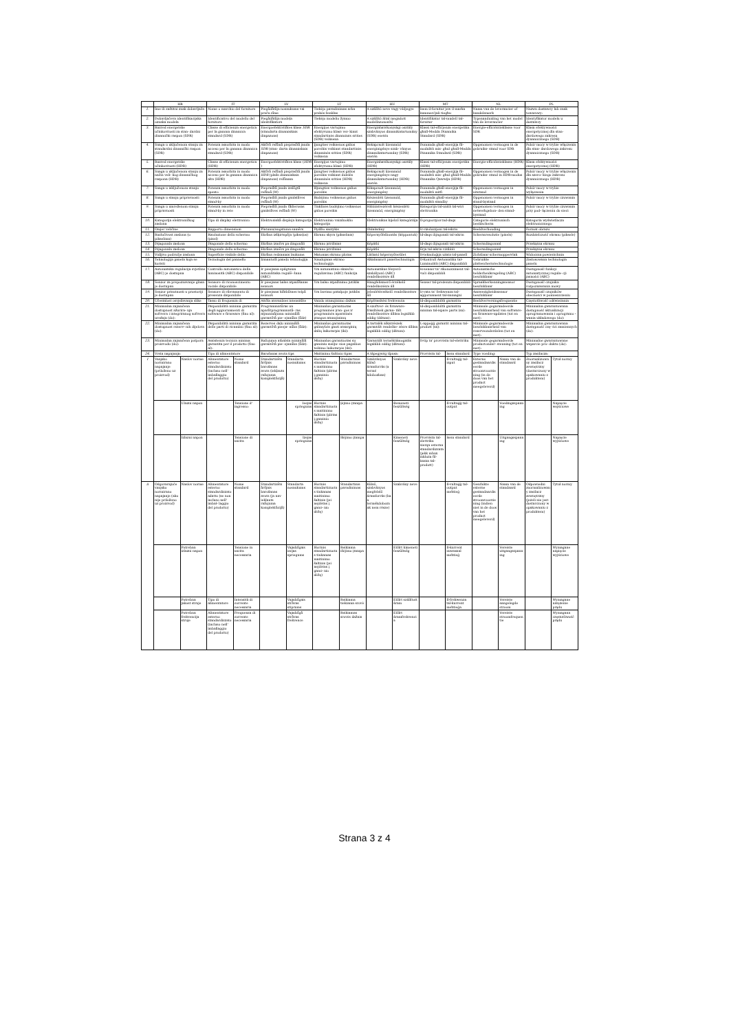| | HR | | IT | | LV | | LT | | HU | | MT | | NL | | PL | |
| --- | --- | --- | --- | --- | --- | --- | --- | --- | --- | --- | --- | --- | --- | --- | --- | --- |
| 1. | Ime ili zaštitni znak dobavljača | | Nome o marchio del fornitore | | Piegādātāja nosaukums vai preču zīme | | Tiekėjo pavadinimas arba prekės ženklas | | A szállító neve vagy védjegye | | Isem il-fornitur jew il-marka kummerċjali tiegħu | | Naam van de leverancier of handelsmerk | | Nazwa dostawcy lub znak towarowy: | |
| 2. | Dobavljačeva identifikacijska oznaka modela | | Identificativo del modello del fornitore | | Piegādātāja modeļa identifikators | | Tiekėjo modelio žymuo | | A szállító által megadott modellazonosító | | Identifikatur tal-mudell tal-fornitur | | Typeaanduiding van het model van de leverancier | | Identyfikator modelu u dostawcy | |
| 3. | Razred energetske učinkovitosti za stan- dardni dinamički raspon (SDR) | | Classe di efficienza energetica per la gamma dinamica standard (SDR) | | Energoefektivitātes klase SDR (standarta dinamiskais diapazons) | | Energijos vartojimo efektyvumo klasė vei- kiant standartinės dinaminės srities (SDR) veiksena | | Energiahatékonysági osztály szabványos dinamikatartomány (SDR) esetén | | Klassi tal-effiċjenza enerġetika għall-Medda Dinamika Standard (SDR) | | Energie-efficiëntieklasse voor SDR | | Klasa efektywności energetycznej dla stan- dardowego zakresu dynamicznego (SDR) | |
| 4. | Snaga u uključenom stanju za standardni dinamički raspon (SDR) | | Potenza assorbita in modo acceso per la gamma dinamica standard (SDR) | | Aktīvā režīmā pieprasītā jauda SDR (stan- darta dinamiskais diapazons) | | Įjungties veiksenos galios poreikis veikiant standartinės dinaminės srities (SDR) veiksena | | Bekapcsolt üzemmód energiaigénye szab- ványos dinamikatartomány (SDR) esetén | | Domanda għall-enerġija fil-modalità mix- għul għall-Medda Dinamika Standard (SDR) | | Opgenomen vermogen in de gebruiks- stand voor SDR | | Pobór mocy w trybie włączenia dla stan- dardowego zakresu dynamicznego (SDR) | |
| 5. | Razred energetske učinkovitosti (HDR) | | Classe di efficienza energetica (HDR) | | Energoefektivitātes klase ( HDR ) | | Energijos vartojimo efektyvumo klasė (HDR) | | Energiahatékonysági osztály (HDR) | | Klassi tal-effiċjenza enerġetika (HDR) | | Energie-efficiëntieklasse (HDR) | | Klasa efektywności energetycznej (HDR) | |
| 6. | Snaga u uključenom stanju za način veli- kog dinamičkog raspona (HDR) | | Potenza assorbita in modo acceso per la gamma dinamica alta (HDR) | | Aktīvā režīmā pieprasītā jauda HDR (plašs dinamiskais diapazons) režīmam | | Įjungties veiksenos galios poreikis veikiant didelės dinaminės srities (HDR) veiksena | | Bekapcsolt üzemmód energiaigénye nagy dinamikatartomány (HDR) esetén | | Domanda għall-enerġija fil-modalità mix- għul għall-Medda Dinamika Qawwija (HDR) | | Opgenomen vermogen in de gebruiks- stand in HDR-modus | | Pobór mocy w trybie włączenia dla szero- kiego zakresu dynamicznego (HDR) | |
| 7. | Snaga u isključenom stanju | | Potenza assorbita in modo spento | | Pieprasītā jauda izslēgtā režīmā (W) | | Išjungties veiksenos galios poreikis | | Kikapcsolt üzemmód, energiaigény | | Domanda għall-enerġija fil-modalità mitfi | | Opgenomen vermogen in uitstand | | Pobór mocy w trybie wyłączenia | |
| 8. | Snaga u stanju pripravnosti | | Potenza assorbita in modo stand-by | | Pieprasītā jauda gaidstāves režīmā (W) | | Budėjimo veiksenos galios poreikis | | Készenléti üzemmód, energiaigény | | Domanda għall-enerġija fil-modalità standby | | Opgenomen vermogen in stand-bystand | | Pobór mocy w trybie czuwania | |
| 9. | Snaga u umreženom stanju pripravnosti | | Potenza assorbita in modo stand-by in rete | | Pieprasītā jauda tīklierosas gaidstāves režīmā (W) | | Tinklinės budėjimo veiksenos galios poreikis | | Hálózatvezérelt készenléti üzemmód, energiaigény | | Kategorija tal-unità tal-wiri elettronika | | Opgenomen vermogen in netwerkgebon- den stand-bystand | | Pobór mocy w trybie czuwania przy pod- łączeniu do sieci | |
| 10. | Kategorija elektroničkog zaslona | | Tipo di display elettronico | | Elektroniskā displeja kategorija | | Elektroninio vaizduoklio kategorija | | Elektronikus kijelző kategóriája | | Il- proporzjon tad-daqs | | Categorie elektronisch beeldscherm | | Kategoria wyświetlacza elektronicznego | |
| 11. | Omjer veličine | | Rapporto dimensioni | | Platuma/augstuma samērs | | Dydžio santykis | | Oldalarány | | Ir-riżoluzzjoni tal-iskrin | | Beeldverhouding | | Format obrazu | |
| 12. | Razlučivost zaslona (u pikselima) | | Risoluzione dello schermo (pixel) | | Ekrāna izšķirtspēja (pikseļos) | | Ekrano skyra (pikseliais) | | Képernyőfelbontás (képpontok) | | Id-daqs dijagonali tal-iskrin | | Schermresolutie (pixels) | | Rozdzielczość ekranu (piksele) | |
| 13. | Dijagonala zaslona | | Diagonale dello schermo | | Ekrāna izmērs pa diagonāli | | Ekrano įstrižainė | | Képátló | | Id-daqs dijagonali tal-iskrin | | Schermdiagonaal | | Przekątna ekranu | |
| 14. | Dijagonala zaslona | | Diagonale dello schermo | | Ekrāna izmērs pa diagonāli | | Ekrano įstrižainė | | Képátló | | Erja tal-iskrin viżibbli | | Schermdiagonaal | | Przekątna ekranu | |
| 15. | Vidljivo područje zaslona | | Superficie visibile dello | | Ekrāna redzamais laukums | | Matomas ekrano plotas | | Látható képernyőterület | | It-teknoloġija użata tal-panell | | Zichtbaar schermoppervlak | | Widoczna powierzchnia | |
| 16. | Tehnologija panela koja se koristi | | Tecnologia del pannello | | Izmantotā paneļu tehnoloģija | | Naudojama ekrano technologija | | Alkalmazott paneltechnológia | | Il-Kontroll Awtomatiku tal-Luminożità (ABC) disponibbli | | Gebruikte platteschermtechnologie | | Zastosowana technologia panelu | |
| 17. | Automatska regulacija svjetline (ABC) je dostupna | | Controllo automatico della luminosità (ABC) disponibile | | Ir pieejama spilgtuma automātiska regulē- šana (ABC) | | Yra automatinio skaisčio reguliavimo (ABC) funkcija | | Automatikus fényerő-szabályozó (ABC) rendelkezésre áll | | Is-senser ta' rikonoxximent tal-vuċi disponibbli | | Automatische helderheidsregeling (ABC) beschikbaar | | Dostępność funkcji automatycznej regula- cji jasności (ABC) | |
| 18. | Senzor za prepoznavanje glasa je dostupan | | Sensore di riconoscimento vocale disponibile | | Ir pieejams balss atpazīšanas sensors | | Yra balso atpažinimo jutiklis | | Hangfelismerő érzékelő rendelkezésre áll | | Senser tal-preżenza disponibbli | | Spraakherkenningssensor beschikbaar | | Dostępność czujnika rozpoznawania mowy | |
| 19. | Senzor prisutnosti u prostoriji je dostupan | | Sensore di rilevamento di presenza disponibile | | Ir pieejams klātbūtnes telpā sensors | | Yra buvimo patalpoje jutiklis | | Jelenlétérzékelő rendelkezésre áll | | Ir-rata ta' frekwenza tal-aġġornament tal-immaġni | | Aanwezigheidssensor beschikbaar | | Dostępność czujników obecności w pomieszczeniu | |
| 20. | Učestalost osvježavanja slike | | Tasso di frequenza di | | Attēla atsvaidzes intensitāte | | Vaizdo atnaujinimo dažnis | | Képfrissítési frekvencia | | Id-disponibbiltà garantita | | Beeldverversingsfrequentie | | Częstotliwość odświeżania | |
| 21. | Minimalna zajamčena dostupnost ažurira- nja softvera i integriranog softvera uređaja (do): | | Disponibilità minima garantita degli aggiornamenti di software e firmware (fino al): | | Programmatūras un aparātprogrammatū- ras atjaunināju­mu minimālā garantētā pie- ejamība (līdz) | | Minimalus garantuotas programinės įran- gos ir programinės aparatinės įrangos atnaujinimų | | A szoftver- és firmware-frissítések garan- tált rendelkezésre állása legalább eddig (dátum): | | Id-disponibbiltà garantita minima tal-ispare parts (sa): | | Minimale gegarandeerde beschikbaarheid van software- en firmware-updates (tot en met): | | Minimalna gwarantowana dostępność aktualizacji oprogramowania i oprogramo - wania układowego (do): | |
| 22. | Minimalna zajamčena dostupnost rezerv- nih dijelova (do): | | Disponibilità minima garantita delle parti di ricambio (fino al): | | Rezerves daļu minimālā garantētā pieeja- mība (līdz): | | Minimalus garantuotas galimybės gauti atsarginių dalių laikotarpis (iki): | | A tartalék alkatrészek garantált rendelke- zésre állása legalább eddig (dátum): | | L-appoġġ garantit minimu tal-prodott (sa): | | Minimale gegarandeerde beschikbaarheid van reserveonderdelen (tot en met): | | Minimalna gwarantowana dostępność czę- ści zamiennych (do): | |
| 23. | Minimalna zajamčena potpora proizvodu (do): | | Assistenza tecnica minima garantita per il prodotto (fino al): | | Ražojuma atbalsta minimālā garantētā pie- ejamība (līdz): | | Minimalus garantuotas su gaminiu susiju- sios pagalbos teikimo laikotarpis (iki): | | Garantált terméktámogatás legalább eddig (dátum): | | It-tip ta' provvista tal-elettriku | | Minimale gegarandeerde productonder- steuning (tot en met): | | Minimalne gwarantowane wsparcie pro- duktu (do): | |
| 24. | Vrsta napajanja: | | Tipo di alimentatore | | Barošanas avota tips | | Maitinimo šaltinio tipas | | A tápegység típusa: | | Provvista tal- | Isem standard | Type voeding: | | Typ zasilacza: | |
| I | Vanjsko normirano napajanje (priloženo uz proizvod) | Naslov norme | Alimentatore esterno standardizzato (incluso nell' imballaggio del prodotto) | Nome standard | Standartizēts ārējais barošanas avots (iekļauts ražojuma komplektācijā) | Standarta nosaukums | Išorinis standartizuotas maitinimo šaltinis (įdėtas į gaminio dėžę) | Standartinis pavadinimas | Szabványos külső áramforrás (a termé kdobozban) | Szabvány neve | | Il-vultaġġ tal-input | Externe gestandaardiseerde stroomvoorziening (in de doos van het product meegeleverd) | Naam van de standaard | Znormalizowany zasilacz zewnętrzny (dostarczony w opakowaniu z produktem) | Tytuł normy |
| | | Ulazni napon | | Tensione d' ingresso: | | Ieejas spriegums | Išorinis standartizuotas maitinimo šaltinis (įdėtas į gaminio dėžę) | Įėjimo įtampa | | Bemeneti feszültség | | Il-vultaġġ tal-output | | Voedingsspanning | | Napięcie wejściowe |
| | | Izlazni napon | | Tensione di uscita | | Izejas spriegums | | Išėjimo įtampa | | Kimeneti feszültség | Provvista tal-elettriku xierqa esterna standardizzata (jekk mhux inkluża fil-kaxxa tal-prodott) | Isem standard | | Uitgangsspanning | | Napięcie wyjściowe |
| ii | Odgovarajuće vanjsko normirano napajanje (ako nije priloženo uz proizvod) | Naslov norme | Alimentatore esterno standardizzato adatto (se non incluso nell' imbal- laggio del prodotto) | Nome standard | Standartizēts ārējais barošanas avots (ja nav iekļauts ražojuma komplektācijā) | Standarta nosaukums | Išorinis standartizuotas tinkamas maitinimo šaltinis (jei nejdėtas į gami- nio dėžę) | Standartinis pavadinimas | Külső, szabványos megfelelő áramforrás (ha a termékdoboznak nem része) | Szabvány neve | | Il-vultaġġ tal-output meħtieġ | Geschikte externe gestandaardiseerde stroomvoorziening (indien niet in de doos van het product meegeleverd) | Naam van de standaard | Odpowiedni znormalizowany zasilacz zewnętrzny (jeżeli nie jest dostarczony w opakowaniu z produktem) | Tytuł normy |
| | | Potreban izlazni napon | | Tensione in uscita necessaria | | Vajadzīgais izejas spriegums | Išorinis standartizuotas tinkamas maitinimo šaltinis (jei nejdėtas į gami- nio dėžę) | Reikiama išėjimo įtampa | | Előírt kimeneti feszültség | | Il-kurrent imwassal meħtieġ | | Vereiste uitgangsspanning | | Wymagane napięcie wyjściowe |
| | | Potrebna jakost struje | Tipo di alimentatore | Intensità di corrente necessaria | | Vajadzīgais strāvas stiprums | | Reikiama tiekiama srovė | | Előírt szállított áram | | Il-frekwenza tal-kurrent meħtieġa | | Vereiste aangelegde stroom | | Wymagane natężenie prądu |
| | | Potrebna frekvencija struje | Alimentatore esterno standardizzato (incluso nell' imballaggio del prodotto) | Frequenza di corrente necessaria | | Vajadzīgā strāvas frekvence | | Reikiamas srovės dažnis | | Előírt áramfrekvencia | | | | Vereiste stroomfrequentie | | Wymagana częstotliwość prądu |
Strana 3 z 4